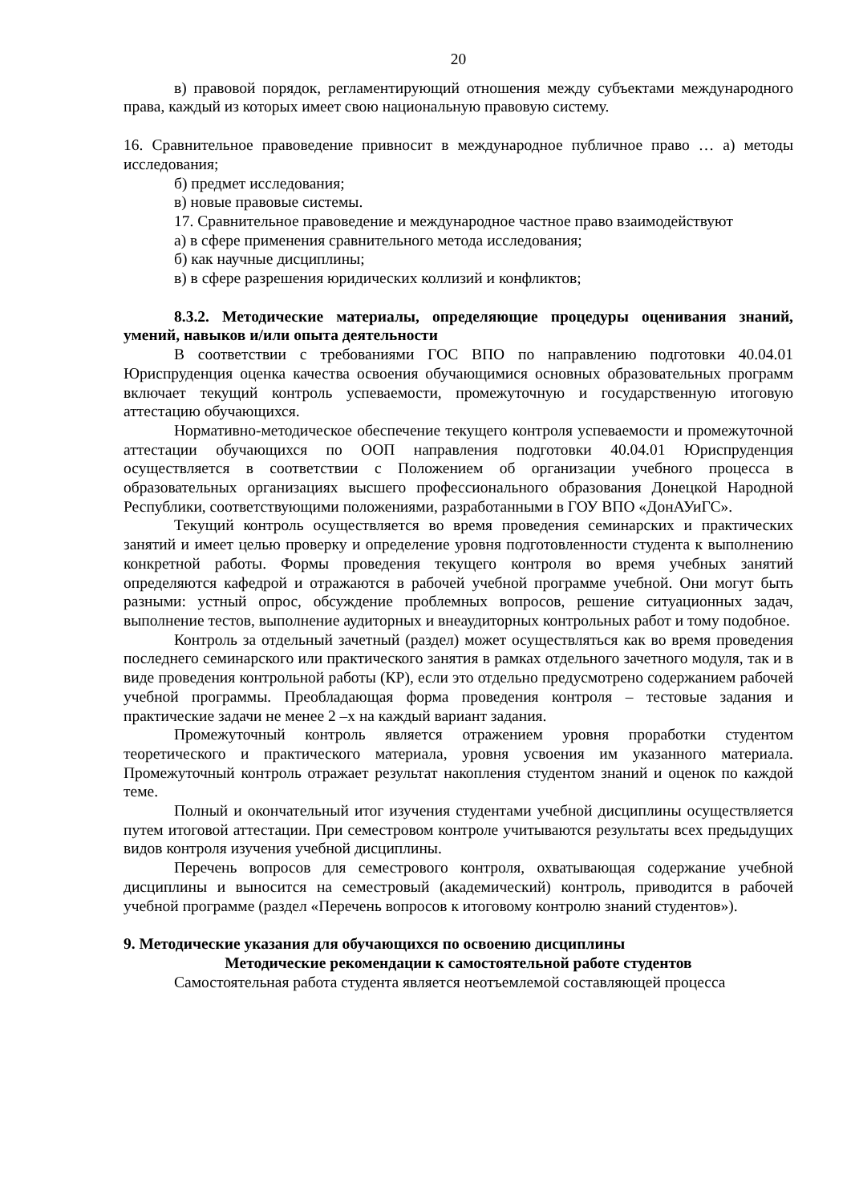20
в) правовой порядок, регламентирующий отношения между субъектами международного права, каждый из которых имеет свою национальную правовую систему.
16. Сравнительное правоведение привносит в международное публичное право … а) методы исследования;
б) предмет исследования;
в) новые правовые системы.
17. Сравнительное правоведение и международное частное право взаимодействуют
а) в сфере применения сравнительного метода исследования;
б) как научные дисциплины;
в) в сфере разрешения юридических коллизий и конфликтов;
8.3.2. Методические материалы, определяющие процедуры оценивания знаний, умений, навыков и/или опыта деятельности
В соответствии с требованиями ГОС ВПО по направлению подготовки 40.04.01 Юриспруденция оценка качества освоения обучающимися основных образовательных программ включает текущий контроль успеваемости, промежуточную и государственную итоговую аттестацию обучающихся.
Нормативно-методическое обеспечение текущего контроля успеваемости и промежуточной аттестации обучающихся по ООП направления подготовки 40.04.01 Юриспруденция осуществляется в соответствии с Положением об организации учебного процесса в образовательных организациях высшего профессионального образования Донецкой Народной Республики, соответствующими положениями, разработанными в ГОУ ВПО «ДонАУиГС».
Текущий контроль осуществляется во время проведения семинарских и практических занятий и имеет целью проверку и определение уровня подготовленности студента к выполнению конкретной работы. Формы проведения текущего контроля во время учебных занятий определяются кафедрой и отражаются в рабочей учебной программе учебной. Они могут быть разными: устный опрос, обсуждение проблемных вопросов, решение ситуационных задач, выполнение тестов, выполнение аудиторных и внеаудиторных контрольных работ и тому подобное.
Контроль за отдельный зачетный (раздел) может осуществляться как во время проведения последнего семинарского или практического занятия в рамках отдельного зачетного модуля, так и в виде проведения контрольной работы (КР), если это отдельно предусмотрено содержанием рабочей учебной программы. Преобладающая форма проведения контроля – тестовые задания и практические задачи не менее 2 –х на каждый вариант задания.
Промежуточный контроль является отражением уровня проработки студентом теоретического и практического материала, уровня усвоения им указанного материала. Промежуточный контроль отражает результат накопления студентом знаний и оценок по каждой теме.
Полный и окончательный итог изучения студентами учебной дисциплины осуществляется путем итоговой аттестации. При семестровом контроле учитываются результаты всех предыдущих видов контроля изучения учебной дисциплины.
Перечень вопросов для семестрового контроля, охватывающая содержание учебной дисциплины и выносится на семестровый (академический) контроль, приводится в рабочей учебной программе (раздел «Перечень вопросов к итоговому контролю знаний студентов»).
9. Методические указания для обучающихся по освоению дисциплины
Методические рекомендации к самостоятельной работе студентов
Самостоятельная работа студента является неотъемлемой составляющей процесса